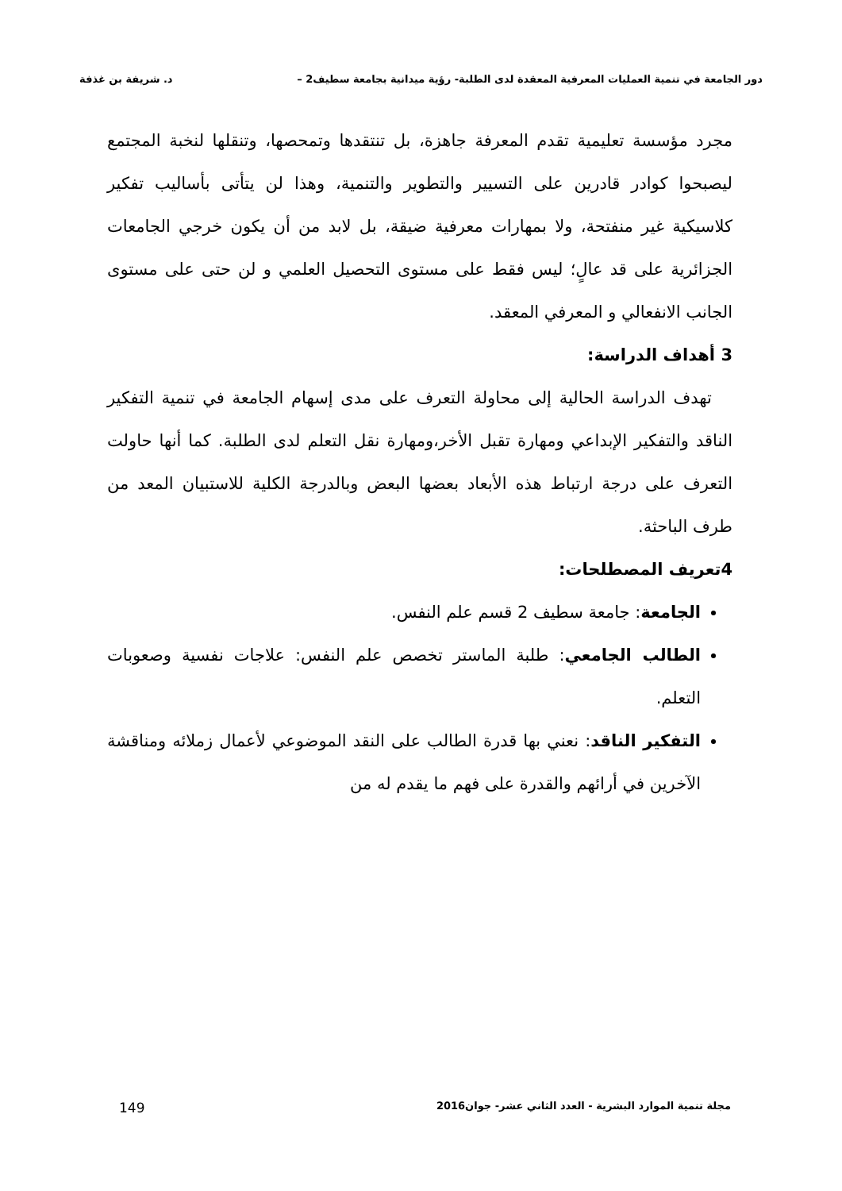دور الجامعة في تنمية العمليات المعرفية المعقدة لدى الطلبة- رؤية ميدانية بجامعة سطيف2 – د. شريفة بن غذفة
مجرد مؤسسة تعليمية تقدم المعرفة جاهزة، بل تنتقدها وتمحصها، وتنقلها لنخبة المجتمع ليصبحوا كوادر قادرين على التسيير والتطوير والتنمية، وهذا لن يتأتى بأساليب تفكير كلاسيكية غير منفتحة، ولا بمهارات معرفية ضيقة، بل لابد من أن يكون خرجي الجامعات الجزائرية على قد عالٍ؛ ليس فقط على مستوى التحصيل العلمي و لن حتى على مستوى الجانب الانفعالي و المعرفي المعقد.
3 أهداف الدراسة:
تهدف الدراسة الحالية إلى محاولة التعرف على مدى إسهام الجامعة في تنمية التفكير الناقد والتفكير الإبداعي ومهارة تقبل الأخر،ومهارة نقل التعلم لدى الطلبة. كما أنها حاولت التعرف على درجة ارتباط هذه الأبعاد بعضها البعض وبالدرجة الكلية للاستبيان المعد من طرف الباحثة.
4تعريف المصطلحات:
الجامعة: جامعة سطيف 2 قسم علم النفس.
الطالب الجامعي: طلبة الماستر تخصص علم النفس: علاجات نفسية وصعوبات التعلم.
التفكير الناقد: نعني بها قدرة الطالب على النقد الموضوعي لأعمال زملائه ومناقشة الآخرين في أرائهم والقدرة على فهم ما يقدم له من
مجلة تنمية الموارد البشرية - العدد الثاني عشر- جوان2016 149